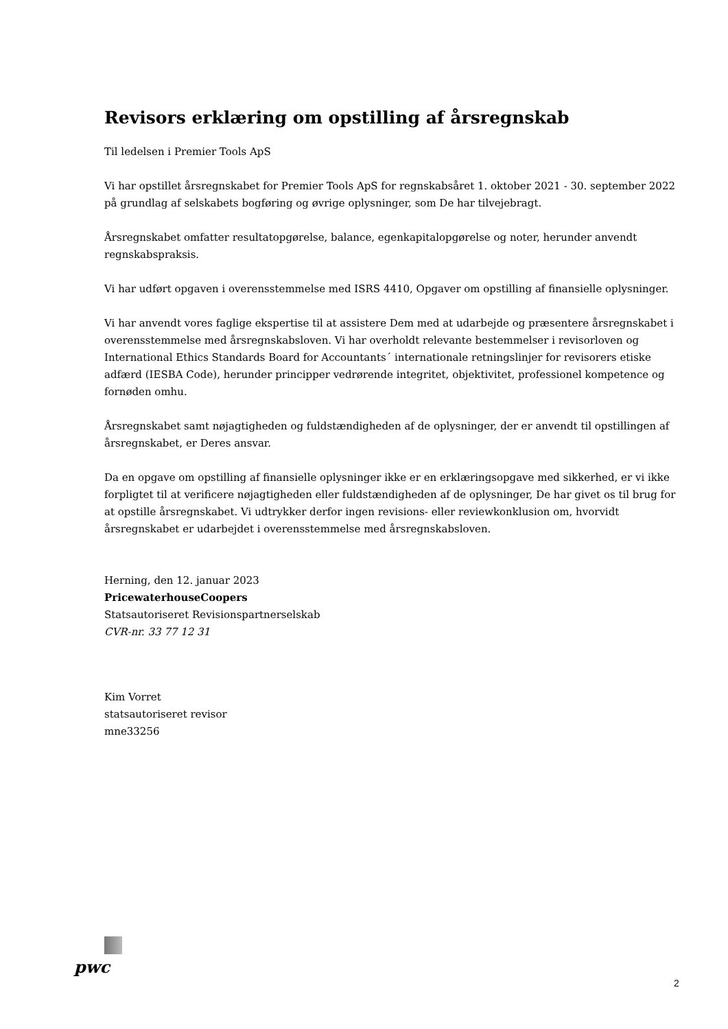Revisors erklæring om opstilling af årsregnskab
Til ledelsen i Premier Tools ApS
Vi har opstillet årsregnskabet for Premier Tools ApS for regnskabsåret 1. oktober 2021 - 30. september 2022 på grundlag af selskabets bogføring og øvrige oplysninger, som De har tilvejebragt.
Årsregnskabet omfatter resultatopgørelse, balance, egenkapitalopgørelse og noter, herunder anvendt regnskabspraksis.
Vi har udført opgaven i overensstemmelse med ISRS 4410, Opgaver om opstilling af finansielle oplysninger.
Vi har anvendt vores faglige ekspertise til at assistere Dem med at udarbejde og præsentere årsregnskabet i overensstemmelse med årsregnskabsloven. Vi har overholdt relevante bestemmelser i revisorloven og International Ethics Standards Board for Accountants´ internationale retningslinjer for revisorers etiske adfærd (IESBA Code), herunder principper vedrørende integritet, objektivitet, professionel kompetence og fornøden omhu.
Årsregnskabet samt nøjagtigheden og fuldstændigheden af de oplysninger, der er anvendt til opstillingen af årsregnskabet, er Deres ansvar.
Da en opgave om opstilling af finansielle oplysninger ikke er en erklæringsopgave med sikkerhed, er vi ikke forpligtet til at verificere nøjagtigheden eller fuldstændigheden af de oplysninger, De har givet os til brug for at opstille årsregnskabet. Vi udtrykker derfor ingen revisions- eller reviewkonklusion om, hvorvidt årsregnskabet er udarbejdet i overensstemmelse med årsregnskabsloven.
Herning, den 12. januar 2023
PricewaterhouseCoopers
Statsautoriseret Revisionspartnerselskab
CVR-nr. 33 77 12 31
Kim Vorret
statsautoriseret revisor
mne33256
pwc
2